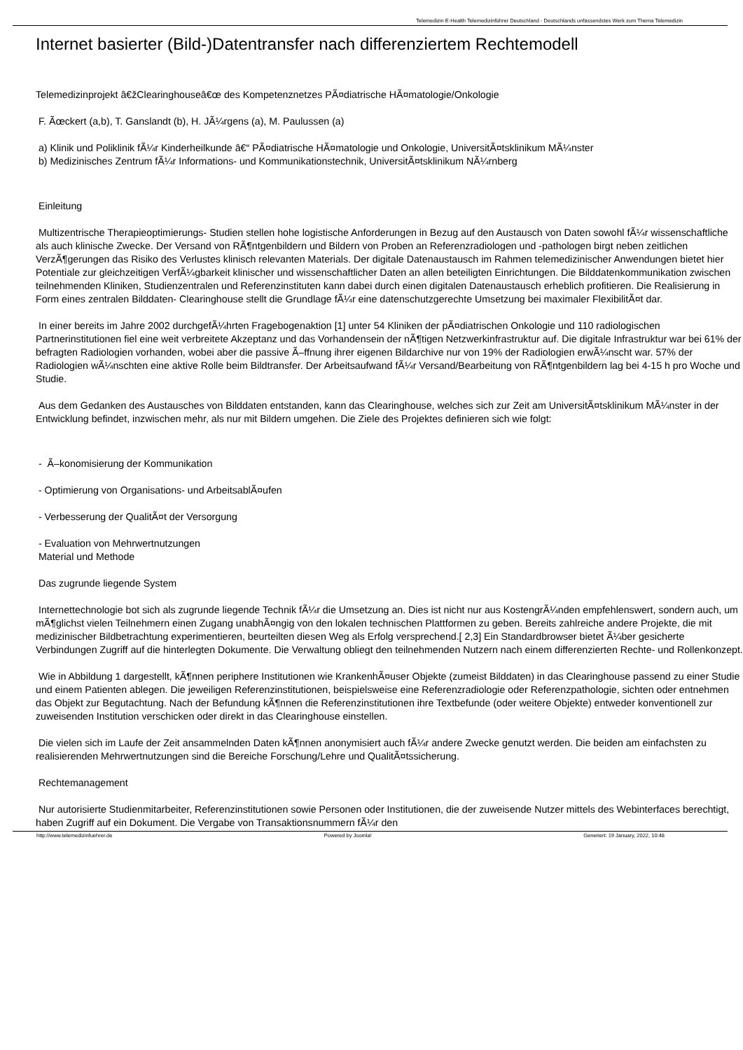Telemedizin E-Health Telemedizinführer Deutschland - Deutschlands unfassendstes Werk zum Thema Telemedizin
Internet basierter (Bild-)Datentransfer nach differenziertem Rechtemodell
Telemedizinprojekt â€žClearinghouseâ€œ des Kompetenznetzes PÃ¤diatrische HÃ¤matologie/Onkologie
F. Ãœckert (a,b), T. Ganslandt (b), H. JÃ¼rgens (a), M. Paulussen (a)
a) Klinik und Poliklinik fÃ¼r Kinderheilkunde â€“ PÃ¤diatrische HÃ¤matologie und Onkologie, UniversitÃ¤tsklinikum MÃ¼nster
b) Medizinisches Zentrum fÃ¼r Informations- und Kommunikationstechnik, UniversitÃ¤tsklinikum NÃ¼rnberg
Einleitung
Multizentrische Therapieoptimierungs- Studien stellen hohe logistische Anforderungen in Bezug auf den Austausch von Daten sowohl fÃ¼r wissenschaftliche als auch klinische Zwecke. Der Versand von RÃ¶ntgenbildern und Bildern von Proben an Referenzradiologen und -pathologen birgt neben zeitlichen VerzÃ¶gerungen das Risiko des Verlustes klinisch relevanten Materials. Der digitale Datenaustausch im Rahmen telemedizinischer Anwendungen bietet hier Potentiale zur gleichzeitigen VerfÃ¼gbarkeit klinischer und wissenschaftlicher Daten an allen beteiligten Einrichtungen. Die Bilddatenkommunikation zwischen teilnehmenden Kliniken, Studienzentralen und Referenzinstituten kann dabei durch einen digitalen Datenaustausch erheblich profitieren. Die Realisierung in Form eines zentralen Bilddaten- Clearinghouse stellt die Grundlage fÃ¼r eine datenschutzgerechte Umsetzung bei maximaler FlexibilitÃ¤t dar.
In einer bereits im Jahre 2002 durchgefÃ¼hrten Fragebogenaktion [1] unter 54 Kliniken der pÃ¤diatrischen Onkologie und 110 radiologischen Partnerinstitutionen fiel eine weit verbreitete Akzeptanz und das Vorhandensein der nÃ¶tigen Netzwerkinfrastruktur auf. Die digitale Infrastruktur war bei 61% der befragten Radiologien vorhanden, wobei aber die passive Ã–ffnung ihrer eigenen Bildarchive nur von 19% der Radiologien erwÃ¼nscht war. 57% der Radiologien wÃ¼nschten eine aktive Rolle beim Bildtransfer. Der Arbeitsaufwand fÃ¼r Versand/Bearbeitung von RÃ¶ntgenbildern lag bei 4-15 h pro Woche und Studie.
Aus dem Gedanken des Austausches von Bilddaten entstanden, kann das Clearinghouse, welches sich zur Zeit am UniversitÃ¤tsklinikum MÃ¼nster in der Entwicklung befindet, inzwischen mehr, als nur mit Bildern umgehen. Die Ziele des Projektes definieren sich wie folgt:
- Ã–konomisierung der Kommunikation
- Optimierung von Organisations- und ArbeitsablÃ¤ufen
- Verbesserung der QualitÃ¤t der Versorgung
- Evaluation von Mehrwertnutzungen
Material und Methode
Das zugrunde liegende System
Internettechnologie bot sich als zugrunde liegende Technik fÃ¼r die Umsetzung an. Dies ist nicht nur aus KostengrÃ¼nden empfehlenswert, sondern auch, um mÃ¶glichst vielen Teilnehmern einen Zugang unabhÃ¤ngig von den lokalen technischen Plattformen zu geben. Bereits zahlreiche andere Projekte, die mit medizinischer Bildbetrachtung experimentieren, beurteilten diesen Weg als Erfolg versprechend.[ 2,3] Ein Standardbrowser bietet Ã¼ber gesicherte Verbindungen Zugriff auf die hinterlegten Dokumente. Die Verwaltung obliegt den teilnehmenden Nutzern nach einem differenzierten Rechte- und Rollenkonzept.
Wie in Abbildung 1 dargestellt, kÃ¶nnen periphere Institutionen wie KrankenhÃ¤user Objekte (zumeist Bilddaten) in das Clearinghouse passend zu einer Studie und einem Patienten ablegen. Die jeweiligen Referenzinstitutionen, beispielsweise eine Referenzradiologie oder Referenzpathologie, sichten oder entnehmen das Objekt zur Begutachtung. Nach der Befundung kÃ¶nnen die Referenzinstitutionen ihre Textbefunde (oder weitere Objekte) entweder konventionell zur zuweisenden Institution verschicken oder direkt in das Clearinghouse einstellen.
Die vielen sich im Laufe der Zeit ansammelnden Daten kÃ¶nnen anonymisiert auch fÃ¼r andere Zwecke genutzt werden. Die beiden am einfachsten zu realisierenden Mehrwertnutzungen sind die Bereiche Forschung/Lehre und QualitÃ¤tssicherung.
Rechtemanagement
Nur autorisierte Studienmitarbeiter, Referenzinstitutionen sowie Personen oder Institutionen, die der zuweisende Nutzer mittels des Webinterfaces berechtigt, haben Zugriff auf ein Dokument. Die Vergabe von Transaktionsnummern fÃ¼r den
http://www.telemedizinfuehrer.de Powered by Joomla! Generiert: 19 January, 2022, 10:48